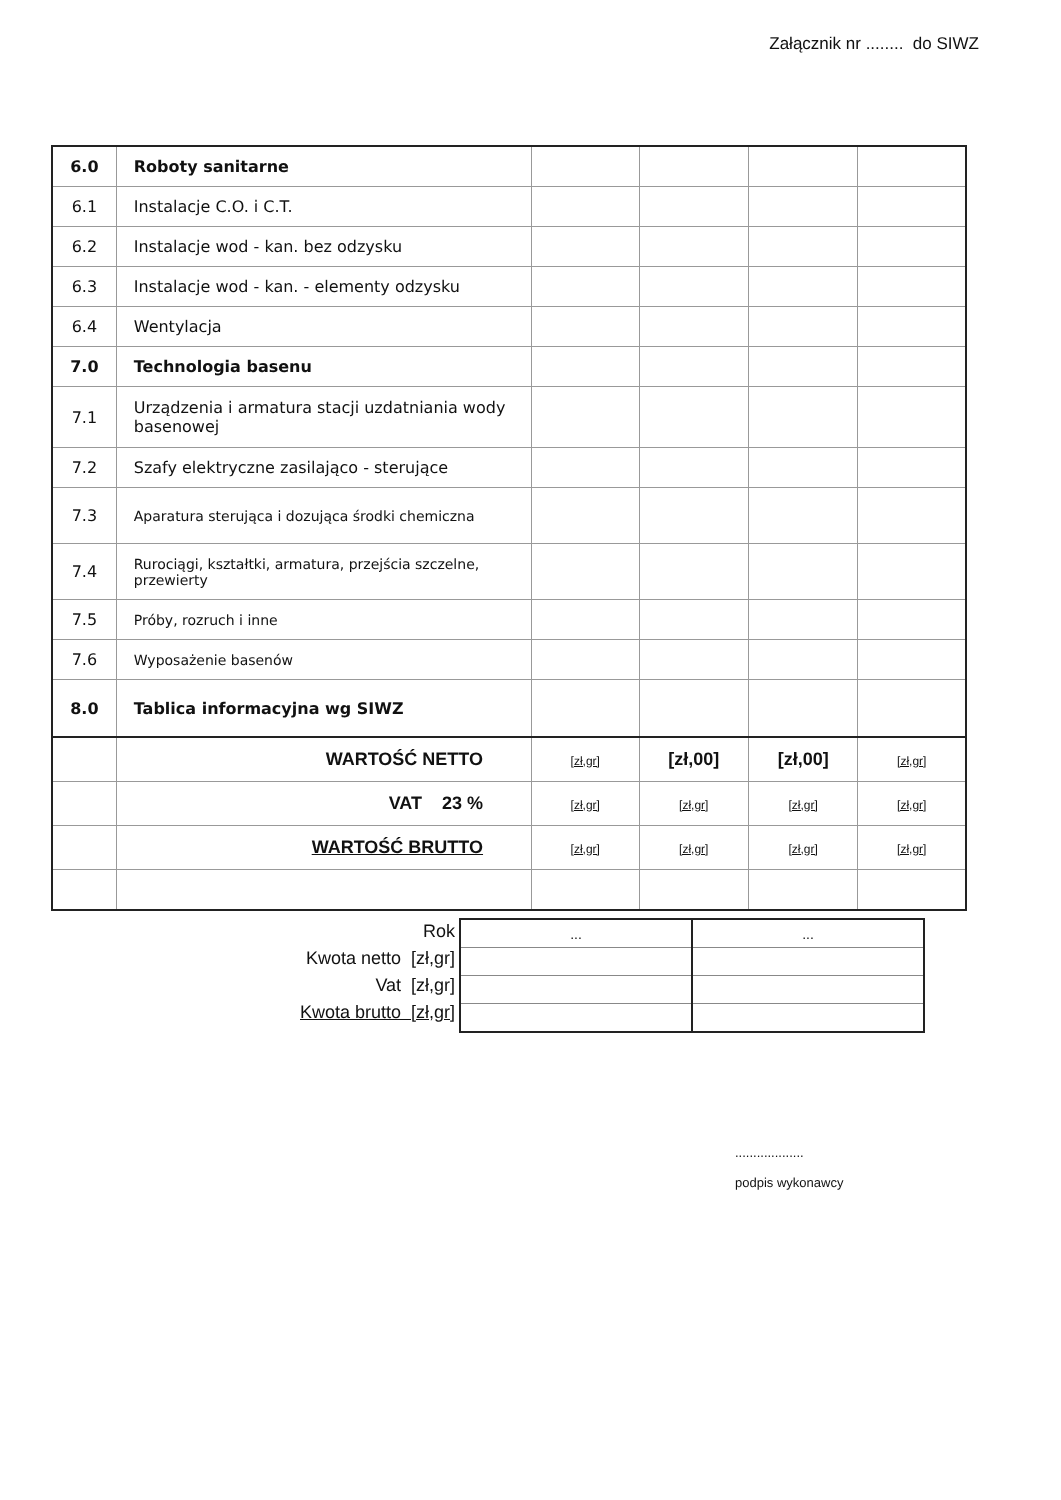Załącznik nr ........ do SIWZ
| 6.0 | Roboty sanitarne | | | | |
| 6.1 | Instalacje C.O. i C.T. | | | | |
| 6.2 | Instalacje wod - kan. bez odzysku | | | | |
| 6.3 | Instalacje wod - kan. - elementy odzysku | | | | |
| 6.4 | Wentylacja | | | | |
| 7.0 | Technologia basenu | | | | |
| 7.1 | Urządzenia i armatura stacji uzdatniania wody basenowej | | | | |
| 7.2 | Szafy elektryczne zasilająco - sterujące | | | | |
| 7.3 | Aparatura sterująca i dozująca środki chemiczna | | | | |
| 7.4 | Rurociągi, kształtki, armatura, przejścia szczelne, przewierty | | | | |
| 7.5 | Próby, rozruch i inne | | | | |
| 7.6 | Wyposażenie basenów | | | | |
| 8.0 | Tablica informacyjna wg SIWZ | | | | |
| | WARTOŚĆ NETTO | [zł,gr] | [zł,00] | [zł,00] | [zł,gr] |
| | VAT 23 % | [zł,gr] | [zł,gr] | [zł,gr] | [zł,gr] |
| | WARTOŚĆ BRUTTO | [zł,gr] | [zł,gr] | [zł,gr] | [zł,gr] |
Rok
Kwota netto [zł,gr]
Vat [zł,gr]
Kwota brutto [zł,gr]
| ... | ... |
...................
podpis wykonawcy